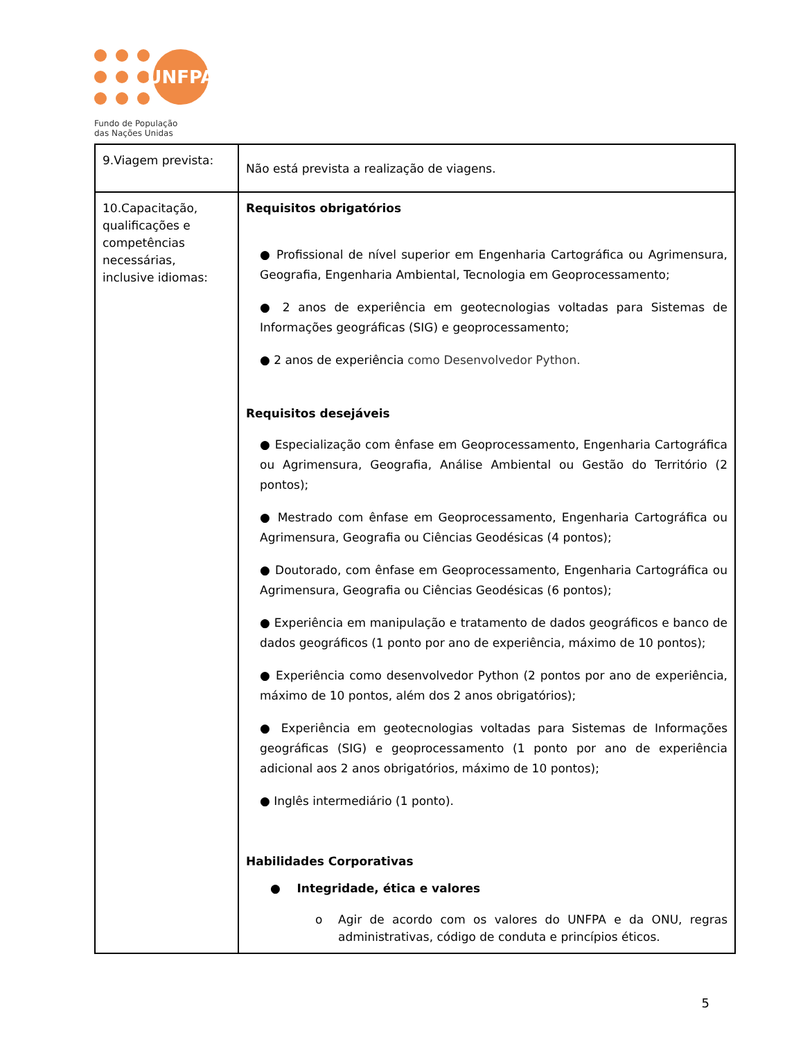UNFPA
Fundo de População
das Nações Unidas
| 9.Viagem prevista: | Não está prevista a realização de viagens. |
| 10.Capacitação, qualificações e competências necessárias, inclusive idiomas: | Requisitos obrigatórios ● Profissional de nível superior em Engenharia Cartográfica ou Agrimensura, Geografia, Engenharia Ambiental, Tecnologia em Geoprocessamento; ● 2 anos de experiência em geotecnologias voltadas para Sistemas de Informações geográficas (SIG) e geoprocessamento; ● 2 anos de experiência como Desenvolvedor Python. Requisitos desejáveis ● Especialização com ênfase em Geoprocessamento, Engenharia Cartográfica ou Agrimensura, Geografia, Análise Ambiental ou Gestão do Território (2 pontos); ● Mestrado com ênfase em Geoprocessamento, Engenharia Cartográfica ou Agrimensura, Geografia ou Ciências Geodésicas (4 pontos); ● Doutorado, com ênfase em Geoprocessamento, Engenharia Cartográfica ou Agrimensura, Geografia ou Ciências Geodésicas (6 pontos); ● Experiência em manipulação e tratamento de dados geográficos e banco de dados geográficos (1 ponto por ano de experiência, máximo de 10 pontos); ● Experiência como desenvolvedor Python (2 pontos por ano de experiência, máximo de 10 pontos, além dos 2 anos obrigatórios); ● Experiência em geotecnologias voltadas para Sistemas de Informações geográficas (SIG) e geoprocessamento (1 ponto por ano de experiência adicional aos 2 anos obrigatórios, máximo de 10 pontos); ● Inglês intermediário (1 ponto). Habilidades Corporativas ● Integridade, ética e valores o Agir de acordo com os valores do UNFPA e da ONU, regras administrativas, código de conduta e princípios éticos. |
5